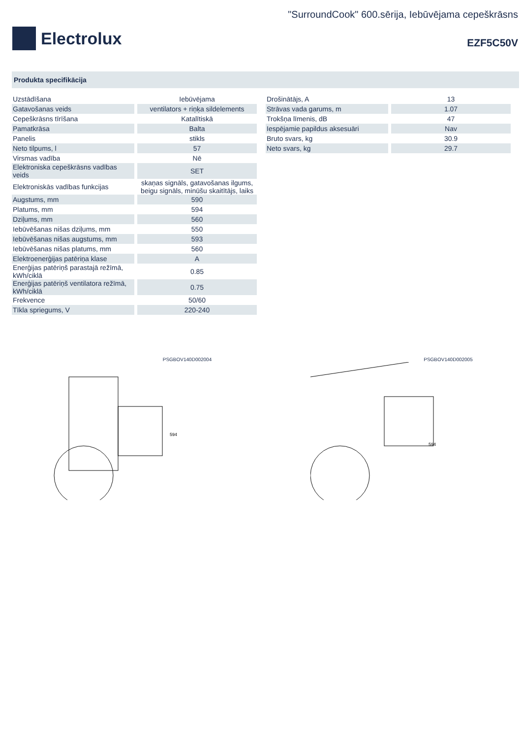Electrolux
"SurroundCook" 600.sērija, Iebūvējama cepeškrāsns
EZF5C50V
Produkta specifikācija
| Uzstādīšana | Iebūvējama |
| Gatavošanas veids | ventilators + riņķa sildelements |
| Cepeškrāsns tīrīšana | Katalītiskā |
| Pamatkrāsa | Balta |
| Panelis | stikls |
| Neto tilpums, l | 57 |
| Virsmas vadība | Nē |
| Elektroniska cepeškrāsns vadības veids | SET |
| Elektroniskās vadības funkcijas | skaņas signāls, gatavošanas ilgums, beigu signāls, minūšu skaitītājs, laiks |
| Augstums, mm | 590 |
| Platums, mm | 594 |
| Dziļums, mm | 560 |
| Iebūvēšanas nišas dziļums, mm | 550 |
| Iebūvēšanas nišas augstums, mm | 593 |
| Iebūvēšanas nišas platums, mm | 560 |
| Elektroenerģijas patēriņa klase | A |
| Enerģijas patēriņš parastajā režīmā, kWh/ciklā | 0.85 |
| Enerģijas patēriņš ventilatora režīmā, kWh/ciklā | 0.75 |
| Frekvence | 50/60 |
| Tīkla spriegums, V | 220-240 |
| Drošinātājs, A | 13 |
| Strāvas vada garums, m | 1.07 |
| Trokšņa līmenis, dB | 47 |
| Iespējamie papildus aksesuāri | Nav |
| Bruto svars, kg | 30.9 |
| Neto svars, kg | 29.7 |
PSGBOV140D002004
594
PSGBOV140D002005
594